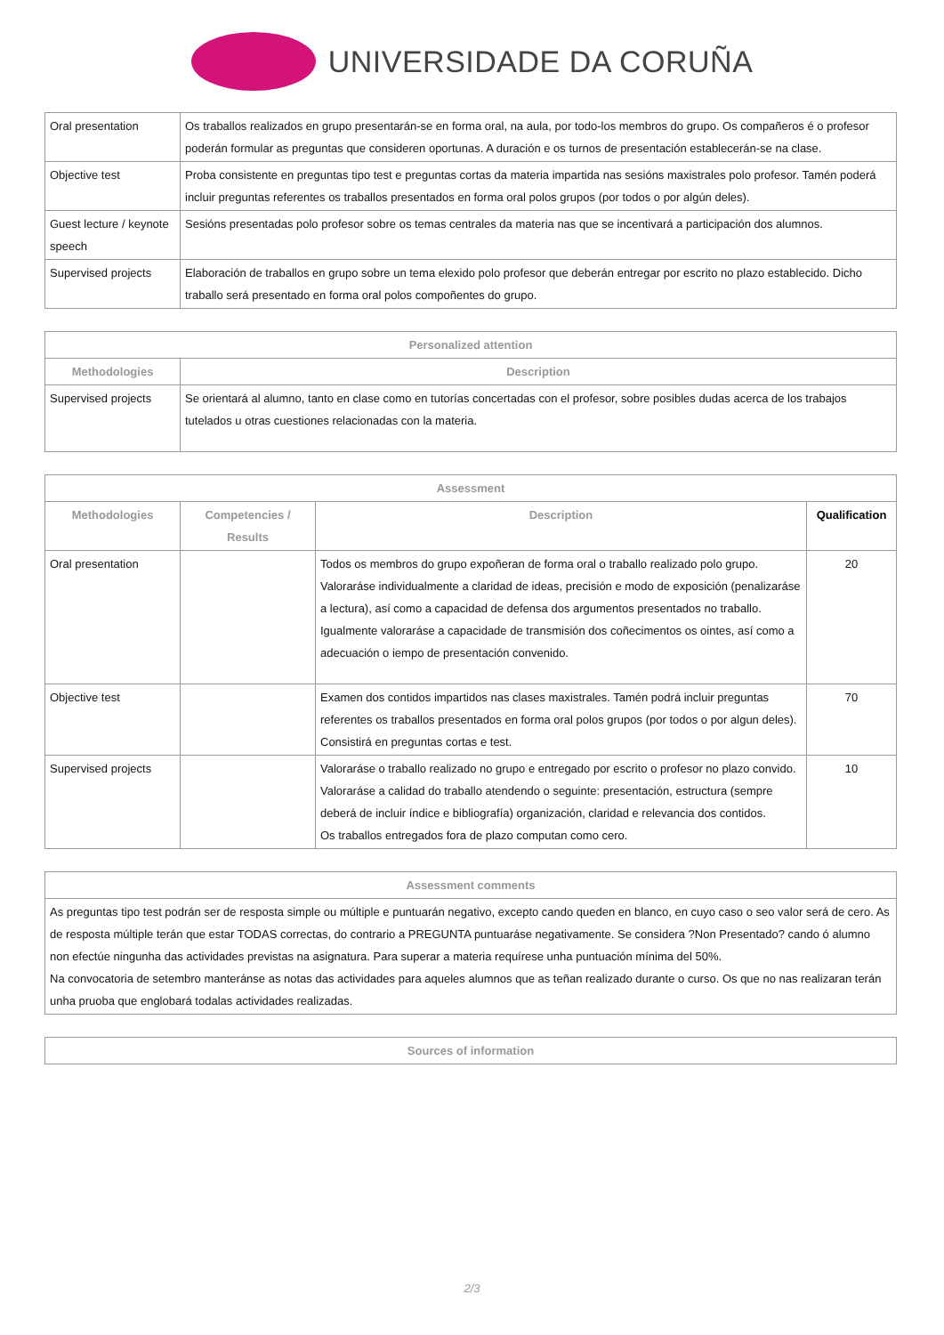UNIVERSIDADE DA CORUÑA
| Oral presentation | Os traballos realizados en grupo presentarán-se en forma oral, na aula, por todo-los membros do grupo. Os compañeros é o profesor poderán formular as preguntas que consideren oportunas. A duración e os turnos de presentación establecerán-se na clase. |
| Objective test | Proba consistente en preguntas tipo test e preguntas cortas da materia impartida nas sesións maxistrales polo profesor. Tamén poderá incluir preguntas referentes os traballos presentados en forma oral polos grupos (por todos o por algún deles). |
| Guest lecture / keynote speech | Sesións presentadas polo profesor sobre os temas centrales da materia nas que se incentivará a participación dos alumnos. |
| Supervised projects | Elaboración de traballos en grupo sobre un tema elexido polo profesor que deberán entregar por escrito no plazo establecido. Dicho traballo será presentado en forma oral polos compoñentes do grupo. |
| Personalized attention | |
| --- | --- |
| Methodologies | Description |
| Supervised projects | Se orientará al alumno, tanto en clase como en tutorías concertadas con el profesor, sobre posibles dudas acerca de los trabajos tutelados u otras cuestiones relacionadas con la materia. |
| Assessment | | | |
| --- | --- | --- | --- |
| Methodologies | Competencies / Results | Description | Qualification |
| Oral presentation | | Todos os membros do grupo expoñeran de forma oral o traballo realizado polo grupo. Valoraráse individualmente a claridad de ideas, precisión e modo de exposición (penalizaráse a lectura), así como a capacidad de defensa dos argumentos presentados no traballo. Igualmente valoraráse a capacidade de transmisión dos coñecimentos os ointes, así como a adecuación o iempo de presentación convenido. | 20 |
| Objective test | | Examen dos contidos impartidos nas clases maxistrales. Tamén podrá incluir preguntas referentes os traballos presentados en forma oral polos grupos (por todos o por algun deles). Consistirá en preguntas cortas e test. | 70 |
| Supervised projects | | Valoraráse o traballo realizado no grupo e entregado por escrito o profesor no plazo convido. Valoraráse a calidad do traballo atendendo o seguinte: presentación, estructura (sempre deberá de incluir índice e bibliografía) organización, claridad e relevancia dos contidos. Os traballos entregados fora de plazo computan como cero. | 10 |
| Assessment comments |
| --- |
| As preguntas tipo test podrán ser de resposta simple ou múltiple e puntuarán negativo, excepto cando queden en blanco, en cuyo caso o seo valor será de cero. As de resposta múltiple terán que estar TODAS correctas, do contrario a PREGUNTA puntuaráse negativamente. Se considera ?Non Presentado? cando ó alumno non efectúe ningunha das actividades previstas na asignatura. Para superar a materia requírese unha puntuación mínima del 50%. Na convocatoria de setembro manteránse as notas das actividades para aqueles alumnos que as teñan realizado durante o curso. Os que no nas realizaran terán unha pruoba que englobará todalas actividades realizadas. |
| Sources of information |
| --- |
2/3